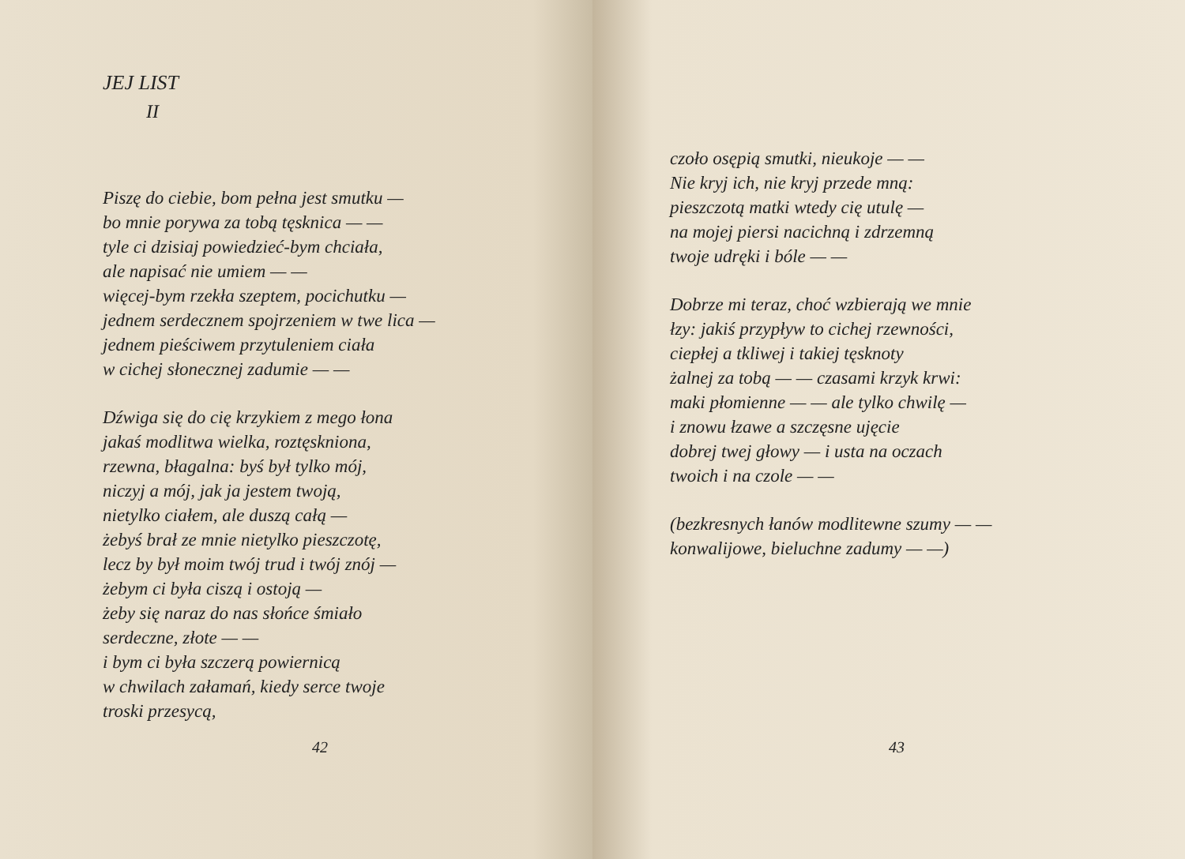JEJ LIST
II
Piszę do ciebie, bom pełna jest smutku —
bo mnie porywa za tobą tęsknica — —
tyle ci dzisiaj powiedzieć-bym chciała,
ale napisać nie umiem — —
więcej-bym rzekła szeptem, pocichutku —
jednem serdecznem spojrzeniem w twe lica —
jednem pieściwem przytuleniem ciała
w cichej słonecznej zadumie — —
Dźwiga się do cię krzykiem z mego łona
jakaś modlitwa wielka, roztęskniona,
rzewna, błagalna: byś był tylko mój,
niczyj a mój, jak ja jestem twoją,
nietylko ciałem, ale duszą całą —
żebyś brał ze mnie nietylko pieszczotę,
lecz by był moim twój trud i twój znój —
żebym ci była ciszą i ostoją —
żeby się naraz do nas słońce śmiało
serdeczne, złote — —
i bym ci była szczerą powiernicą
w chwilach załamań, kiedy serce twoje
troski przesycą,
42
czoło osępią smutki, nieukoje — —
Nie kryj ich, nie kryj przede mną:
pieszczotą matki wtedy cię utulę —
na mojej piersi nacichną i zdrzemną
twoje udręki i bóle — —
Dobrze mi teraz, choć wzbierają we mnie
łzy: jakiś przypływ to cichej rzewności,
ciepłej a tkliwej i takiej tęsknoty
żalnej za tobą — — czasami krzyk krwi:
maki płomienne — — ale tylko chwilę —
i znowu łzawe a szczęsne ujęcie
dobrej twej głowy — i usta na oczach
twoich i na czole — —
(bezkresnych łanów modlitewne szumy — —
konwalijowe, bieluchne zadumy — —)
43